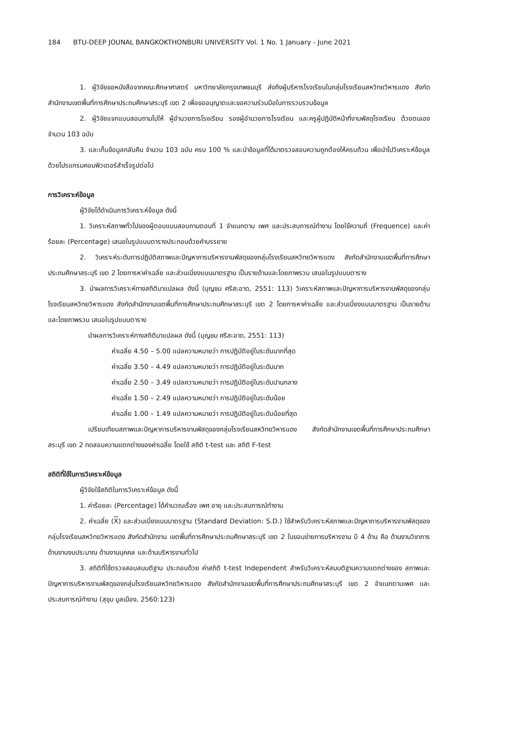184 BTU-DEEP JOUNAL BANGKOKTHONBURI UNIVERSITY Vol. 1 No. 1 January - June 2021
1. ผู้วิจัยขอหนังสือจากคณะศึกษาศาสตร์ มหาวิทยาลัยกรุงเทพธนบุรี ส่งถึงผู้บริหารโรงเรียนในกลุ่มโรงเรียนสหวิทยวิหารแดง สังกัดสำนักงานเขตพื้นที่การศึกษาประถมศึกษาสระบุรี เขต 2 เพื่อขออนุญาตและขอความร่วมมือในการรวบรวมข้อมูล
2. ผู้วิจัยแจกแบบสอบถามไปให้ ผู้อำนวยการโรงเรียน รองผู้อำนวยการโรงเรียน และครูผู้ปฏิบัติหน้าที่งานพัสดุโรงเรียน ด้วยตนเอง จำนวน 103 ฉบับ
3. และเก็บข้อมูลกลับคืน จำนวน 103 ฉบับ ครบ 100 % และนำข้อมูลที่ได้มาตรวจสอบความถูกต้องให้ครบถ้วน เพื่อนำไปวิเคราะห์ข้อมูลด้วยโปรแกรมคอมพิวเตอร์สำเร็จรูปต่อไป
การวิเคราะห์ข้อมูล
ผู้วิจัยได้ดำเนินการวิเคราะห์ข้อมูล ดังนี้
1. วิเคราะห์สภาพทั่วไปของผู้ตอบแบบสอบถามตอนที่ 1 จำแนกตาม เพศ และประสบการณ์ทำงาน โดยใช้ความถี่ (Frequence) และค่าร้อยละ (Percentage) เสนอในรูปแบบตารางประกอบด้วยคำบรรยาย
2. วิเคราะห์ระดับการปฏิบัติสภาพและปัญหาการบริหารงานพัสดุของกลุ่มโรงเรียนสหวิทยวิหารแดง สังกัดสำนักงานเขตพื้นที่การศึกษาประถมศึกษาสระบุรี เขต 2 โดยการหาค่าเฉลี่ย และส่วนเบี่ยงแบนมาตรฐาน เป็นรายด้านและโดยภาพรวม เสนอในรูปแบบตาราง
3. นำผลการวิเคราะห์ทางสถิติมาแปลผล ดังนี้ (บุญชม ศรีสะอาด, 2551: 113) วิเคราะห์สภาพและปัญหาการบริหารงานพัสดุของกลุ่มโรงเรียนสหวิทยวิหารแดง สังกัดสำนักงานเขตพื้นที่การศึกษาประถมศึกษาสระบุรี เขต 2 โดยการหาค่าเฉลี่ย และส่วนเบี่ยงแบนมาตรฐาน เป็นรายด้านและโดยภาพรวม เสนอในรูปแบบตาราง
นำผลการวิเคราะห์ทางสถิติมาแปลผล ดังนี้ (บุญชม ศรีสะอาด, 2551: 113)
ค่าเฉลี่ย 4.50 – 5.00 แปลความหมายว่า การปฏิบัติอยู่ในระดับมากที่สุด
ค่าเฉลี่ย 3.50 – 4.49 แปลความหมายว่า การปฏิบัติอยู่ในระดับมาก
ค่าเฉลี่ย 2.50 – 3.49 แปลความหมายว่า การปฏิบัติอยู่ในระดับปานกลาง
ค่าเฉลี่ย 1.50 – 2.49 แปลความหมายว่า การปฏิบัติอยู่ในระดับน้อย
ค่าเฉลี่ย 1.00 – 1.49 แปลความหมายว่า การปฏิบัติอยู่ในระดับน้อยที่สุด
เปรียบเทียบสภาพและปัญหาการบริหารงานพัสดุของกลุ่มโรงเรียนสหวิทยวิหารแดง สังกัดสำนักงานเขตพื้นที่การศึกษาประถมศึกษาสระบุรี เขต 2 ทดสอบความแตกต่างของค่าเฉลี่ย โดยใช้ สถิติ t-test และ สถิติ F-test
สถิติที่ใช้ในการวิเคราะห์ข้อมูล
ผู้วิจัยใช้สถิติในการวิเคราะห์ข้อมูล ดังนี้
1. ค่าร้อยละ (Percentage) ได้คำนวณเรื่อง เพศ อายุ และประสบการณ์ทำงาน
2. ค่าเฉลี่ย (X) และส่วนเบี่ยงเบนมาตรฐาน (Standard Deviation: S.D.) ใช้สำหรับวิเคราะห์สภาพและปัญหาการบริหารงานพัสดุของกลุ่มโรงเรียนสหวิทยวิหารแดง สังกัดสำนักงาน เขตพื้นที่การศึกษาประถมศึกษาสระบุรี เขต 2 ในขอบข่ายการบริหารงาน มี 4 ด้าน คือ ด้านงานวิชาการ ด้านงานงบประมาณ ด้านงานบุคคล และด้านบริหารงานทั่วไป
3. สถิติที่ใช้ตรวจสอบสมมติฐาน ประกอบด้วย ค่าสถิติ t-test Independent สำหรับวิเคราะห์สมมติฐานความแตกต่างของ สภาพและปัญหาการบริหารงานพัสดุของกลุ่มโรงเรียนสหวิทยวิหารแดง สังกัดสำนักงานเขตพื้นที่การศึกษาประถมศึกษาสระบุรี เขต 2 จำแนกตามเพศ และประสบการณ์ทำงาน (สุขุม มูลเมือง, 2560:123)